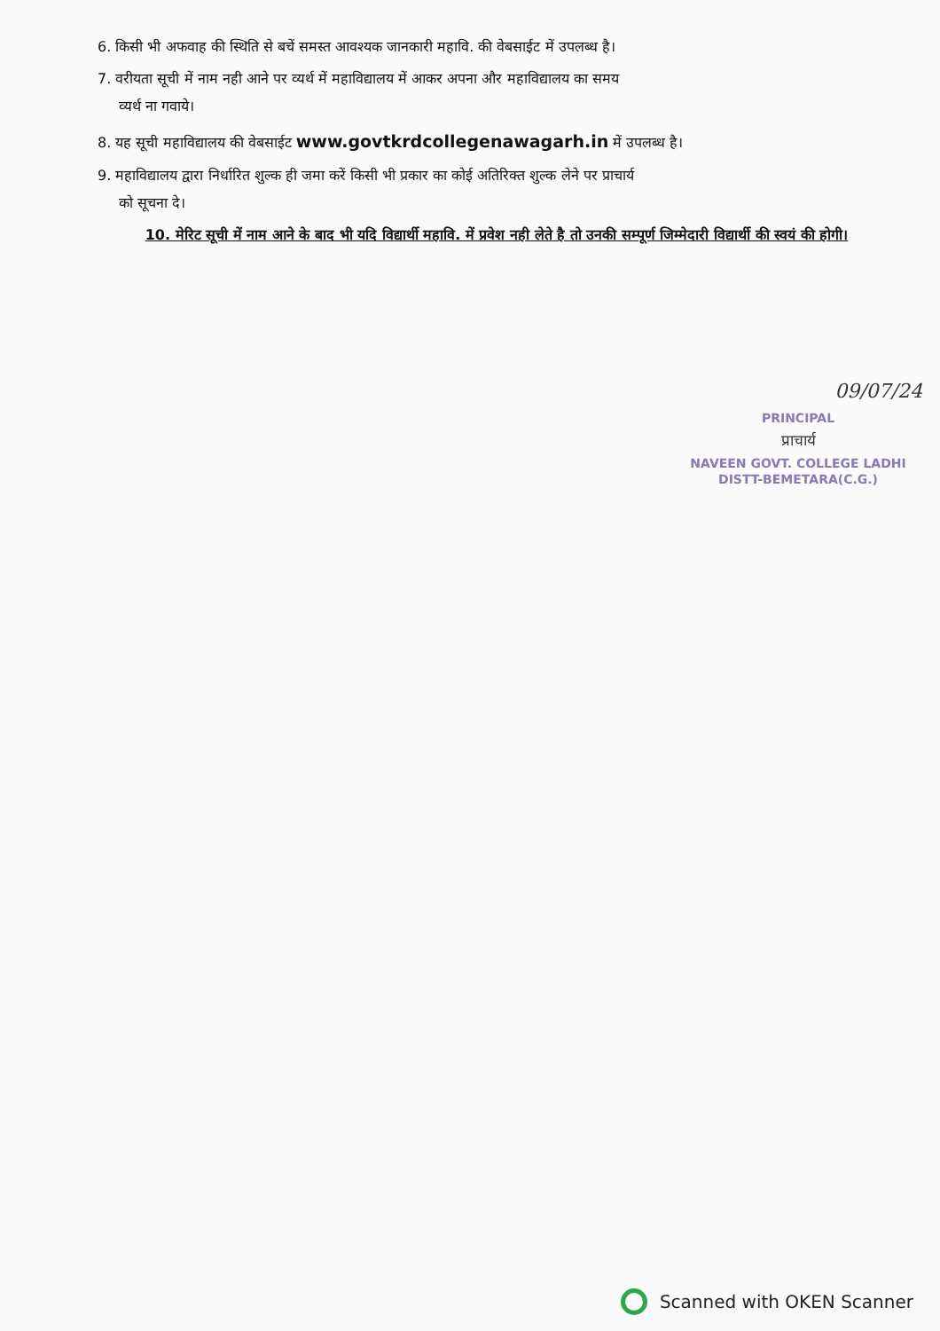6. किसी भी अफवाह की स्थिति से बचें समस्त आवश्यक जानकारी महावि. की वेबसाईट में उपलब्ध है।
7. वरीयता सूची में नाम नही आने पर व्यर्थ में महाविद्यालय में आकर अपना और महाविद्यालय का समय
व्यर्थ ना गवाये।
8. यह सूची महाविद्यालय की वेबसाईट www.govtkrdcollegenawagarh.in में उपलब्ध है।
9. महाविद्यालय द्वारा निर्धारित शुल्क ही जमा करें किसी भी प्रकार का कोई अतिरिक्त शुल्क लेने पर प्राचार्य
को सूचना दे।
10. मेरिट सूची में नाम आने के बाद भी यदि विद्यार्थी महावि. में प्रवेश नही लेते है तो उनकी सम्पूर्ण जिम्मेदारी विद्यार्थी की स्वयं की होगी।
09/07/24
PRINCIPAL
प्राचार्य
NAVEEN GOVT. COLLEGE LADHI
DISTT-BEMETARA(C.G.)
Scanned with OKEN Scanner